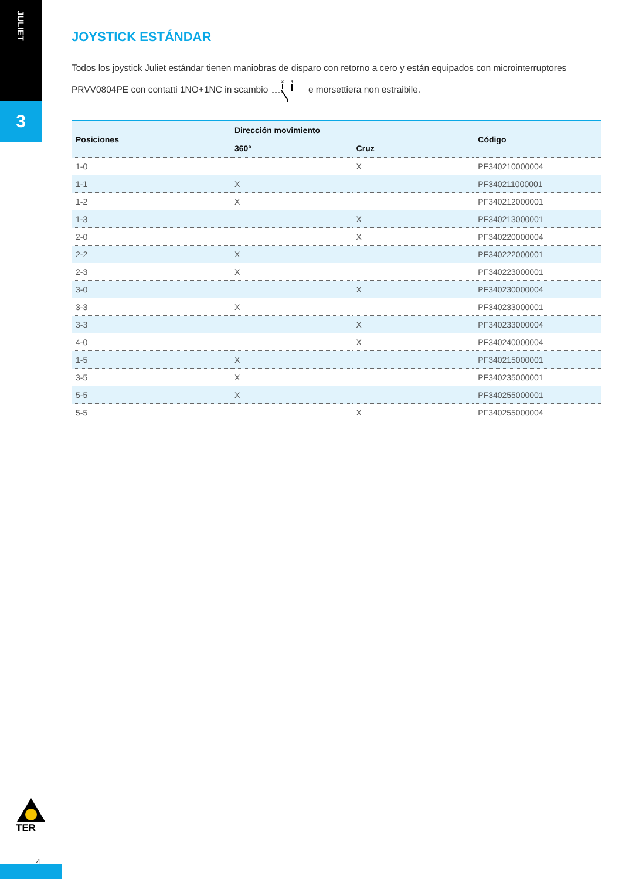JULIET
3
JOYSTICK ESTÁNDAR
Todos los joystick Juliet estándar tienen maniobras de disparo con retorno a cero y están equipados con microinterruptores PRVV0804PE con contatti 1NO+1NC in scambio
2
4
e morsettiera non estraibile.
| Posiciones | Dirección movimiento | | Código |
| --- | --- | --- | --- |
| | 360° | Cruz | |
| 1-0 | | X | PF340210000004 |
| 1-1 | X | | PF340211000001 |
| 1-2 | X | | PF340212000001 |
| 1-3 | | X | PF340213000001 |
| 2-0 | | X | PF340220000004 |
| 2-2 | X | | PF340222000001 |
| 2-3 | X | | PF340223000001 |
| 3-0 | | X | PF340230000004 |
| 3-3 | X | | PF340233000001 |
| 3-3 | | X | PF340233000004 |
| 4-0 | | X | PF340240000004 |
| 1-5 | X | | PF340215000001 |
| 3-5 | X | | PF340235000001 |
| 5-5 | X | | PF340255000001 |
| 5-5 | | X | PF340255000004 |
TER
4